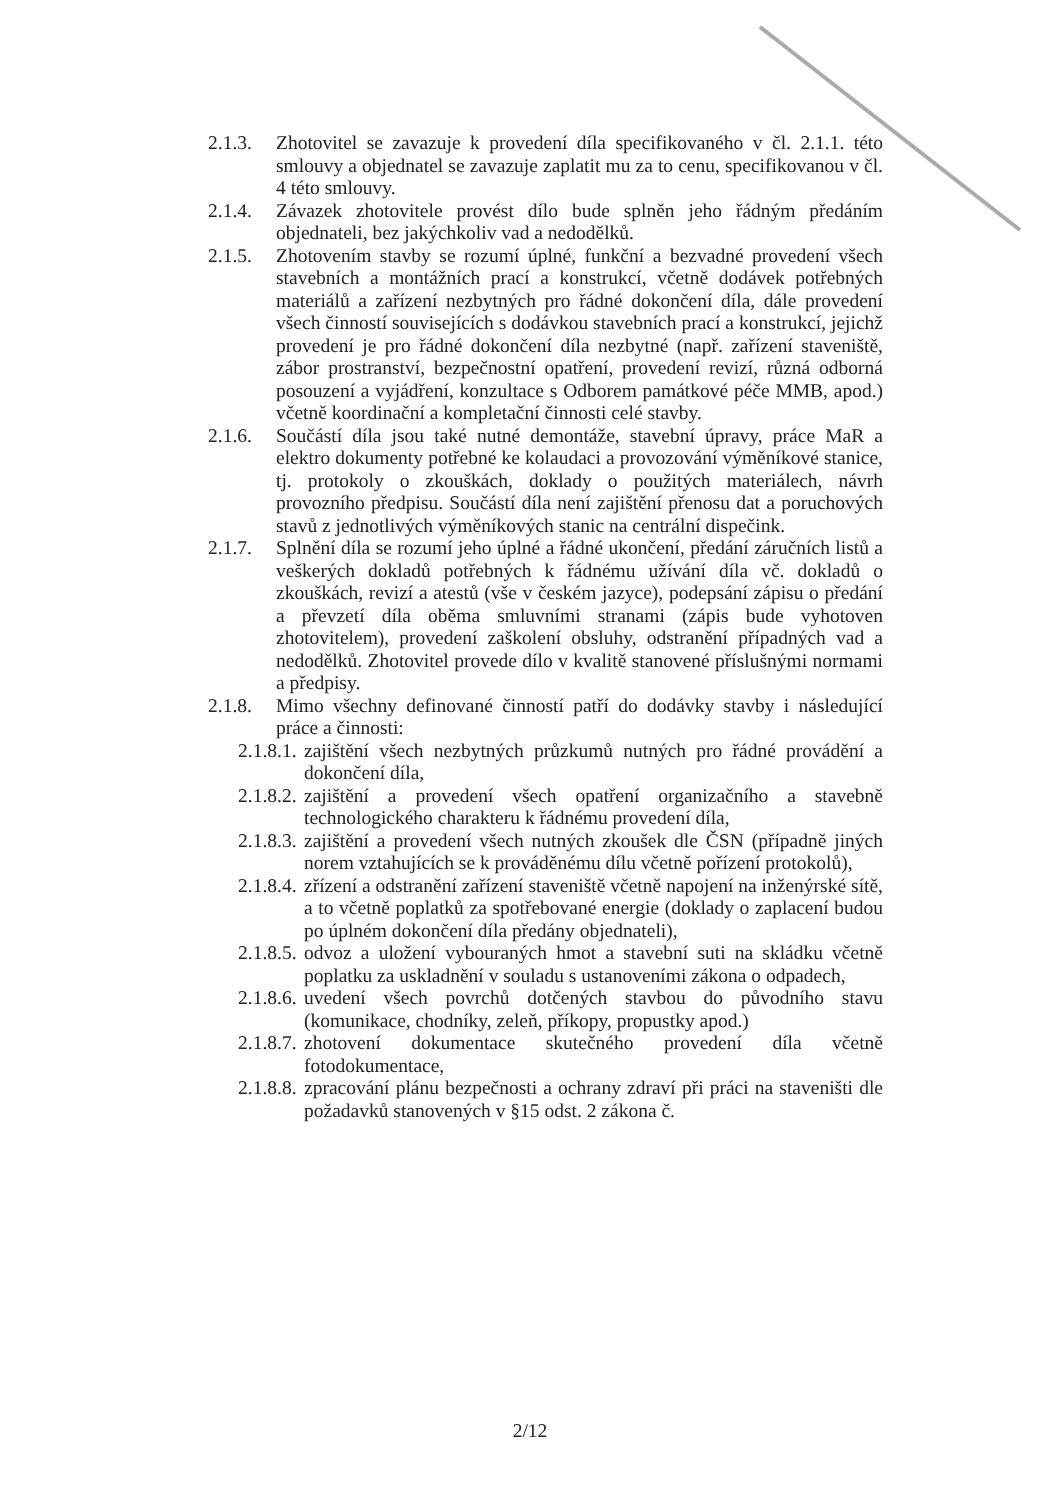2.1.3.
Zhotovitel se zavazuje k provedení díla specifikovaného v čl. 2.1.1. této smlouvy a objednatel se zavazuje zaplatit mu za to cenu, specifikovanou v čl. 4 této smlouvy.
2.1.4.
Závazek zhotovitele provést dílo bude splněn jeho řádným předáním objednateli, bez jakýchkoliv vad a nedodělků.
2.1.5.
Zhotovením stavby se rozumí úplné, funkční a bezvadné provedení všech stavebních a montážních prací a konstrukcí, včetně dodávek potřebných materiálů a zařízení nezbytných pro řádné dokončení díla, dále provedení všech činností souvisejících s dodávkou stavebních prací a konstrukcí, jejichž provedení je pro řádné dokončení díla nezbytné (např. zařízení staveniště, zábor prostranství, bezpečnostní opatření, provedení revizí, různá odborná posouzení a vyjádření, konzultace s Odborem památkové péče MMB, apod.) včetně koordinační a kompletační činnosti celé stavby.
2.1.6.
Součástí díla jsou také nutné demontáže, stavební úpravy, práce MaR a elektro dokumenty potřebné ke kolaudaci a provozování výměníkové stanice, tj. protokoly o zkouškách, doklady o použitých materiálech, návrh provozního předpisu. Součástí díla není zajištění přenosu dat a poruchových stavů z jednotlivých výměníkových stanic na centrální dispečink.
2.1.7.
Splnění díla se rozumí jeho úplné a řádné ukončení, předání záručních listů a veškerých dokladů potřebných k řádnému užívání díla vč. dokladů o zkouškách, revizí a atestů (vše v českém jazyce), podepsání zápisu o předání a převzetí díla oběma smluvními stranami (zápis bude vyhotoven zhotovitelem), provedení zaškolení obsluhy, odstranění případných vad a nedodělků. Zhotovitel provede dílo v kvalitě stanovené příslušnými normami a předpisy.
2.1.8.
Mimo všechny definované činností patří do dodávky stavby i následující práce a činnosti:
2.1.8.1.
zajištění všech nezbytných průzkumů nutných pro řádné provádění a dokončení díla,
2.1.8.2.
zajištění a provedení všech opatření organizačního a stavebně technologického charakteru k řádnému provedení díla,
2.1.8.3.
zajištění a provedení všech nutných zkoušek dle ČSN (případně jiných norem vztahujících se k prováděnému dílu včetně pořízení protokolů),
2.1.8.4.
zřízení a odstranění zařízení staveniště včetně napojení na inženýrské sítě, a to včetně poplatků za spotřebované energie (doklady o zaplacení budou po úplném dokončení díla předány objednateli),
2.1.8.5.
odvoz a uložení vybouraných hmot a stavební suti na skládku včetně poplatku za uskladnění v souladu s ustanoveními zákona o odpadech,
2.1.8.6.
uvedení všech povrchů dotčených stavbou do původního stavu (komunikace, chodníky, zeleň, příkopy, propustky apod.)
2.1.8.7.
zhotovení dokumentace skutečného provedení díla včetně fotodokumentace,
2.1.8.8.
zpracování plánu bezpečnosti a ochrany zdraví při práci na staveništi dle požadavků stanovených v §15 odst. 2 zákona č.
2/12